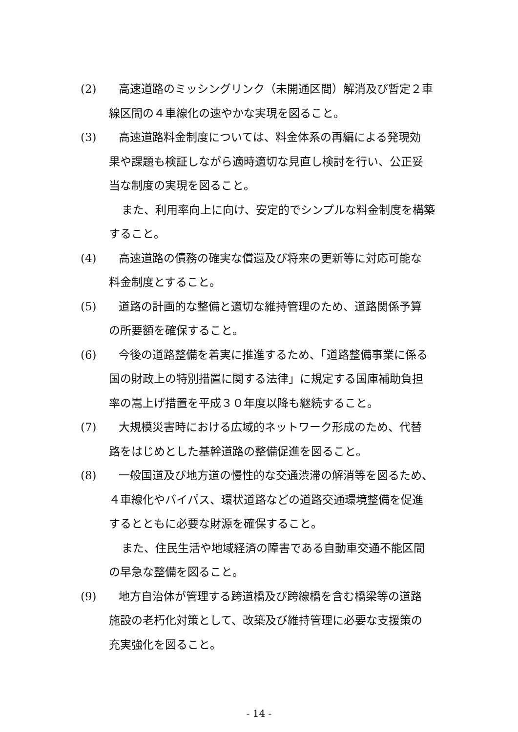(2)　高速道路のミッシングリンク（未開通区間）解消及び暫定２車
線区間の４車線化の速やかな実現を図ること。
(3)　高速道路料金制度については、料金体系の再編による発現効
果や課題も検証しながら適時適切な見直し検討を行い、公正妥
当な制度の実現を図ること。
また、利用率向上に向け、安定的でシンプルな料金制度を構築
すること。
(4)　高速道路の債務の確実な償還及び将来の更新等に対応可能な
料金制度とすること。
(5)　道路の計画的な整備と適切な維持管理のため、道路関係予算
の所要額を確保すること。
(6)　今後の道路整備を着実に推進するため、「道路整備事業に係る
国の財政上の特別措置に関する法律」に規定する国庫補助負担
率の嵩上げ措置を平成３０年度以降も継続すること。
(7)　大規模災害時における広域的ネットワーク形成のため、代替
路をはじめとした基幹道路の整備促進を図ること。
(8)　一般国道及び地方道の慢性的な交通渋滞の解消等を図るため、
４車線化やバイパス、環状道路などの道路交通環境整備を促進
するとともに必要な財源を確保すること。
また、住民生活や地域経済の障害である自動車交通不能区間
の早急な整備を図ること。
(9)　地方自治体が管理する跨道橋及び跨線橋を含む橋梁等の道路
施設の老朽化対策として、改築及び維持管理に必要な支援策の
充実強化を図ること。
- 14 -